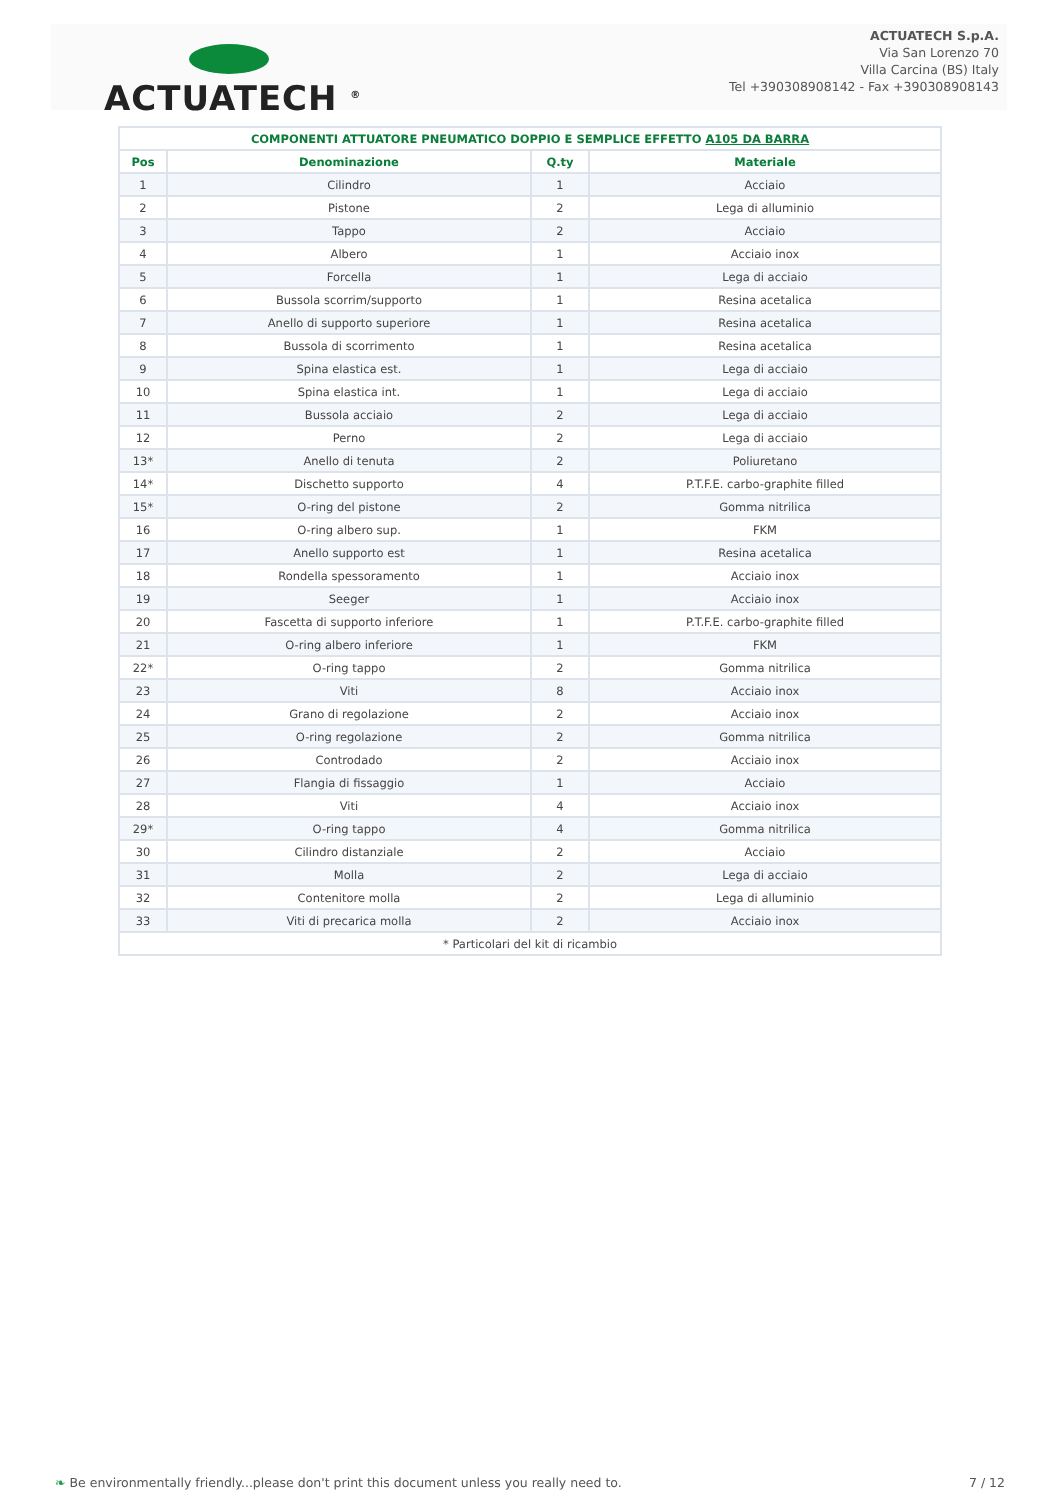ACTUATECH <sup>®</sup>
ACTUATECH S.p.A.
Via San Lorenzo 70
Villa Carcina (BS) Italy
Tel +390308908142 - Fax +390308908143
| COMPONENTI ATTUATORE PNEUMATICO DOPPIO E SEMPLICE EFFETTO A105 DA BARRA | | | |
| --- | --- | --- | --- |
| Pos | Denominazione | Q.ty | Materiale |
| 1 | Cilindro | 1 | Acciaio |
| 2 | Pistone | 2 | Lega di alluminio |
| 3 | Tappo | 2 | Acciaio |
| 4 | Albero | 1 | Acciaio inox |
| 5 | Forcella | 1 | Lega di acciaio |
| 6 | Bussola scorrim/supporto | 1 | Resina acetalica |
| 7 | Anello di supporto superiore | 1 | Resina acetalica |
| 8 | Bussola di scorrimento | 1 | Resina acetalica |
| 9 | Spina elastica est. | 1 | Lega di acciaio |
| 10 | Spina elastica int. | 1 | Lega di acciaio |
| 11 | Bussola acciaio | 2 | Lega di acciaio |
| 12 | Perno | 2 | Lega di acciaio |
| 13* | Anello di tenuta | 2 | Poliuretano |
| 14* | Dischetto supporto | 4 | P.T.F.E. carbo-graphite filled |
| 15* | O-ring del pistone | 2 | Gomma nitrilica |
| 16 | O-ring albero sup. | 1 | FKM |
| 17 | Anello supporto est | 1 | Resina acetalica |
| 18 | Rondella spessoramento | 1 | Acciaio inox |
| 19 | Seeger | 1 | Acciaio inox |
| 20 | Fascetta di supporto inferiore | 1 | P.T.F.E. carbo-graphite filled |
| 21 | O-ring albero inferiore | 1 | FKM |
| 22* | O-ring tappo | 2 | Gomma nitrilica |
| 23 | Viti | 8 | Acciaio inox |
| 24 | Grano di regolazione | 2 | Acciaio inox |
| 25 | O-ring regolazione | 2 | Gomma nitrilica |
| 26 | Controdado | 2 | Acciaio inox |
| 27 | Flangia di fissaggio | 1 | Acciaio |
| 28 | Viti | 4 | Acciaio inox |
| 29* | O-ring tappo | 4 | Gomma nitrilica |
| 30 | Cilindro distanziale | 2 | Acciaio |
| 31 | Molla | 2 | Lega di acciaio |
| 32 | Contenitore molla | 2 | Lega di alluminio |
| 33 | Viti di precarica molla | 2 | Acciaio inox |
| * Particolari del kit di ricambio | | | |
❧ Be environmentally friendly...please don't print this document unless you really need to. 7 / 12